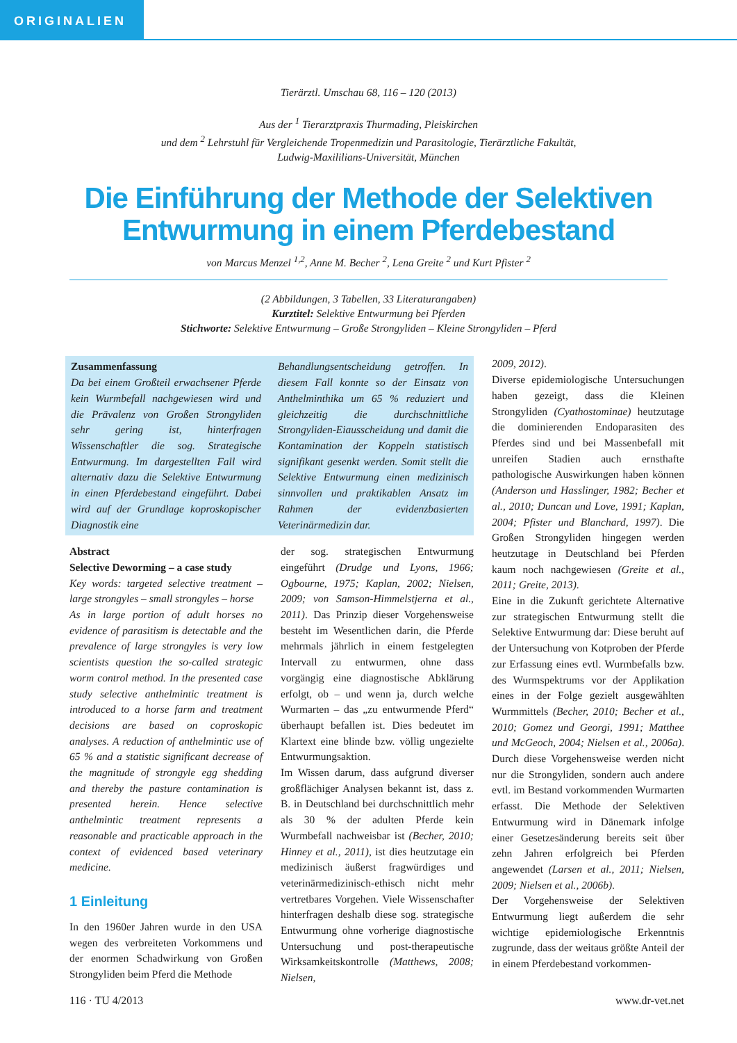ORIGINALIEN
Tierärztl. Umschau 68, 116 – 120 (2013)
Aus der <sup>1</sup> Tierarztpraxis Thurmading, Pleiskirchen
und dem <sup>2</sup> Lehrstuhl für Vergleichende Tropenmedizin und Parasitologie, Tierärztliche Fakultät,
Ludwig-Maxililians-Universität, München
Die Einführung der Methode der Selektiven
Entwurmung in einem Pferdebestand
von Marcus Menzel <sup>1,2</sup>, Anne M. Becher <sup>2</sup>, Lena Greite <sup>2</sup> und Kurt Pfister <sup>2</sup>
(2 Abbildungen, 3 Tabellen, 33 Literaturangaben)
Kurztitel: Selektive Entwurmung bei Pferden
Stichworte: Selektive Entwurmung – Große Strongyliden – Kleine Strongyliden – Pferd
Zusammenfassung
Da bei einem Großteil erwachsener Pferde kein Wurmbefall nachgewiesen wird und die Prävalenz von Großen Strongyliden sehr gering ist, hinterfragen Wissenschaftler die sog. Strategische Entwurmung. Im dargestellten Fall wird alternativ dazu die Selektive Entwurmung in einen Pferdebestand eingeführt. Dabei wird auf der Grundlage koproskopischer Diagnostik eine
Behandlungsentscheidung getroffen. In diesem Fall konnte so der Einsatz von Anthelminthika um 65 % reduziert und gleichzeitig die durchschnittliche Strongyliden-Eiausscheidung und damit die Kontamination der Koppeln statistisch signifikant gesenkt werden. Somit stellt die Selektive Entwurmung einen medizinisch sinnvollen und praktikablen Ansatz im Rahmen der evidenzbasierten Veterinärmedizin dar.
Abstract
Selective Deworming – a case study
Key words: targeted selective treatment – large strongyles – small strongyles – horse
As in large portion of adult horses no evidence of parasitism is detectable and the prevalence of large strongyles is very low scientists question the so-called strategic worm control method. In the presented case study selective anthelmintic treatment is introduced to a horse farm and treatment decisions are based on coproskopic analyses. A reduction of anthelmintic use of 65 % and a statistic significant decrease of the magnitude of strongyle egg shedding and thereby the pasture contamination is presented herein. Hence selective anthelmintic treatment represents a reasonable and practicable approach in the context of evidenced based veterinary medicine.
1 Einleitung
In den 1960er Jahren wurde in den USA wegen des verbreiteten Vorkommens und der enormen Schadwirkung von Großen Strongyliden beim Pferd die Methode
der sog. strategischen Entwurmung eingeführt (Drudge und Lyons, 1966; Ogbourne, 1975; Kaplan, 2002; Nielsen, 2009; von Samson-Himmelstjerna et al., 2011). Das Prinzip dieser Vorgehensweise besteht im Wesentlichen darin, die Pferde mehrmals jährlich in einem festgelegten Intervall zu entwurmen, ohne dass vorgängig eine diagnostische Abklärung erfolgt, ob – und wenn ja, durch welche Wurmarten – das „zu entwurmende Pferd“ überhaupt befallen ist. Dies bedeutet im Klartext eine blinde bzw. völlig ungezielte Entwurmungsaktion.
Im Wissen darum, dass aufgrund diverser großflächiger Analysen bekannt ist, dass z. B. in Deutschland bei durchschnittlich mehr als 30 % der adulten Pferde kein Wurmbefall nachweisbar ist (Becher, 2010; Hinney et al., 2011), ist dies heutzutage ein medizinisch äußerst fragwürdiges und veterinärmedizinisch-ethisch nicht mehr vertretbares Vorgehen. Viele Wissenschafter hinterfragen deshalb diese sog. strategische Entwurmung ohne vorherige diagnostische Untersuchung und post-therapeutische Wirksamkeitskontrolle (Matthews, 2008; Nielsen,
2009, 2012).
Diverse epidemiologische Untersuchungen haben gezeigt, dass die Kleinen Strongyliden (Cyathostominae) heutzutage die dominierenden Endoparasiten des Pferdes sind und bei Massenbefall mit unreifen Stadien auch ernsthafte pathologische Auswirkungen haben können (Anderson und Hasslinger, 1982; Becher et al., 2010; Duncan und Love, 1991; Kaplan, 2004; Pfister und Blanchard, 1997). Die Großen Strongyliden hingegen werden heutzutage in Deutschland bei Pferden kaum noch nachgewiesen (Greite et al., 2011; Greite, 2013).
Eine in die Zukunft gerichtete Alternative zur strategischen Entwurmung stellt die Selektive Entwurmung dar: Diese beruht auf der Untersuchung von Kotproben der Pferde zur Erfassung eines evtl. Wurmbefalls bzw. des Wurmspektrums vor der Applikation eines in der Folge gezielt ausgewählten Wurmmittels (Becher, 2010; Becher et al., 2010; Gomez und Georgi, 1991; Matthee und McGeoch, 2004; Nielsen et al., 2006a). Durch diese Vorgehensweise werden nicht nur die Strongyliden, sondern auch andere evtl. im Bestand vorkommenden Wurmarten erfasst. Die Methode der Selektiven Entwurmung wird in Dänemark infolge einer Gesetzesänderung bereits seit über zehn Jahren erfolgreich bei Pferden angewendet (Larsen et al., 2011; Nielsen, 2009; Nielsen et al., 2006b).
Der Vorgehensweise der Selektiven Entwurmung liegt außerdem die sehr wichtige epidemiologische Erkenntnis zugrunde, dass der weitaus größte Anteil der in einem Pferdebestand vorkommen-
116 · TU 4/2013 www.dr-vet.net